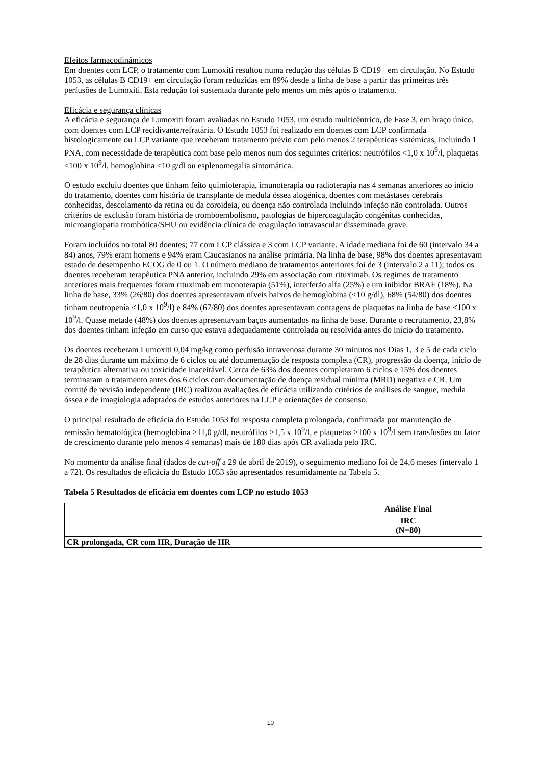Efeitos farmacodinâmicos
Em doentes com LCP, o tratamento com Lumoxiti resultou numa redução das células B CD19+ em circulação. No Estudo 1053, as células B CD19+ em circulação foram reduzidas em 89% desde a linha de base a partir das primeiras três perfusões de Lumoxiti. Esta redução foi sustentada durante pelo menos um mês após o tratamento.
Eficácia e segurança clínicas
A eficácia e segurança de Lumoxiti foram avaliadas no Estudo 1053, um estudo multicêntrico, de Fase 3, em braço único, com doentes com LCP recidivante/refratária. O Estudo 1053 foi realizado em doentes com LCP confirmada histologicamente ou LCP variante que receberam tratamento prévio com pelo menos 2 terapêuticas sistémicas, incluindo 1 PNA, com necessidade de terapêutica com base pelo menos num dos seguintes critérios: neutrófilos <1,0 x 10<sup>9</sup>/l, plaquetas <100 x 10<sup>9</sup>/l, hemoglobina <10 g/dl ou esplenomegalia sintomática.
O estudo excluiu doentes que tinham feito quimioterapia, imunoterapia ou radioterapia nas 4 semanas anteriores ao início do tratamento, doentes com história de transplante de medula óssea alogénica, doentes com metástases cerebrais conhecidas, descolamento da retina ou da coroideia, ou doença não controlada incluindo infeção não controlada. Outros critérios de exclusão foram história de tromboembolismo, patologias de hipercoagulação congénitas conhecidas, microangiopatia trombótica/SHU ou evidência clínica de coagulação intravascular disseminada grave.
Foram incluídos no total 80 doentes; 77 com LCP clássica e 3 com LCP variante. A idade mediana foi de 60 (intervalo 34 a 84) anos, 79% eram homens e 94% eram Caucasianos na análise primária. Na linha de base, 98% dos doentes apresentavam estado de desempenho ECOG de 0 ou 1. O número mediano de tratamentos anteriores foi de 3 (intervalo 2 a 11); todos os doentes receberam terapêutica PNA anterior, incluindo 29% em associação com rituximab. Os regimes de tratamento anteriores mais frequentes foram rituximab em monoterapia (51%), interferão alfa (25%) e um inibidor BRAF (18%). Na linha de base, 33% (26/80) dos doentes apresentavam níveis baixos de hemoglobina (<10 g/dl), 68% (54/80) dos doentes tinham neutropenia <1,0 x 10<sup>9</sup>/l) e 84% (67/80) dos doentes apresentavam contagens de plaquetas na linha de base <100 x 10<sup>9</sup>/l. Quase metade (48%) dos doentes apresentavam baços aumentados na linha de base. Durante o recrutamento, 23,8% dos doentes tinham infeção em curso que estava adequadamente controlada ou resolvida antes do início do tratamento.
Os doentes receberam Lumoxiti 0,04 mg/kg como perfusão intravenosa durante 30 minutos nos Dias 1, 3 e 5 de cada ciclo de 28 dias durante um máximo de 6 ciclos ou até documentação de resposta completa (CR), progressão da doença, início de terapêutica alternativa ou toxicidade inaceitável. Cerca de 63% dos doentes completaram 6 ciclos e 15% dos doentes terminaram o tratamento antes dos 6 ciclos com documentação de doença residual mínima (MRD) negativa e CR. Um comité de revisão independente (IRC) realizou avaliações de eficácia utilizando critérios de análises de sangue, medula óssea e de imagiologia adaptados de estudos anteriores na LCP e orientações de consenso.
O principal resultado de eficácia do Estudo 1053 foi resposta completa prolongada, confirmada por manutenção de remissão hematológica (hemoglobina ≥11,0 g/dl, neutrófilos ≥1,5 x 10<sup>9</sup>/l, e plaquetas ≥100 x 10<sup>9</sup>/l sem transfusões ou fator de crescimento durante pelo menos 4 semanas) mais de 180 dias após CR avaliada pelo IRC.
No momento da análise final (dados de cut-off a 29 de abril de 2019), o seguimento mediano foi de 24,6 meses (intervalo 1 a 72). Os resultados de eficácia do Estudo 1053 são apresentados resumidamente na Tabela 5.
Tabela 5 Resultados de eficácia em doentes com LCP no estudo 1053
| | Análise Final |
| --- | --- |
| | IRC (N=80) |
| CR prolongada, CR com HR, Duração de HR | |
10